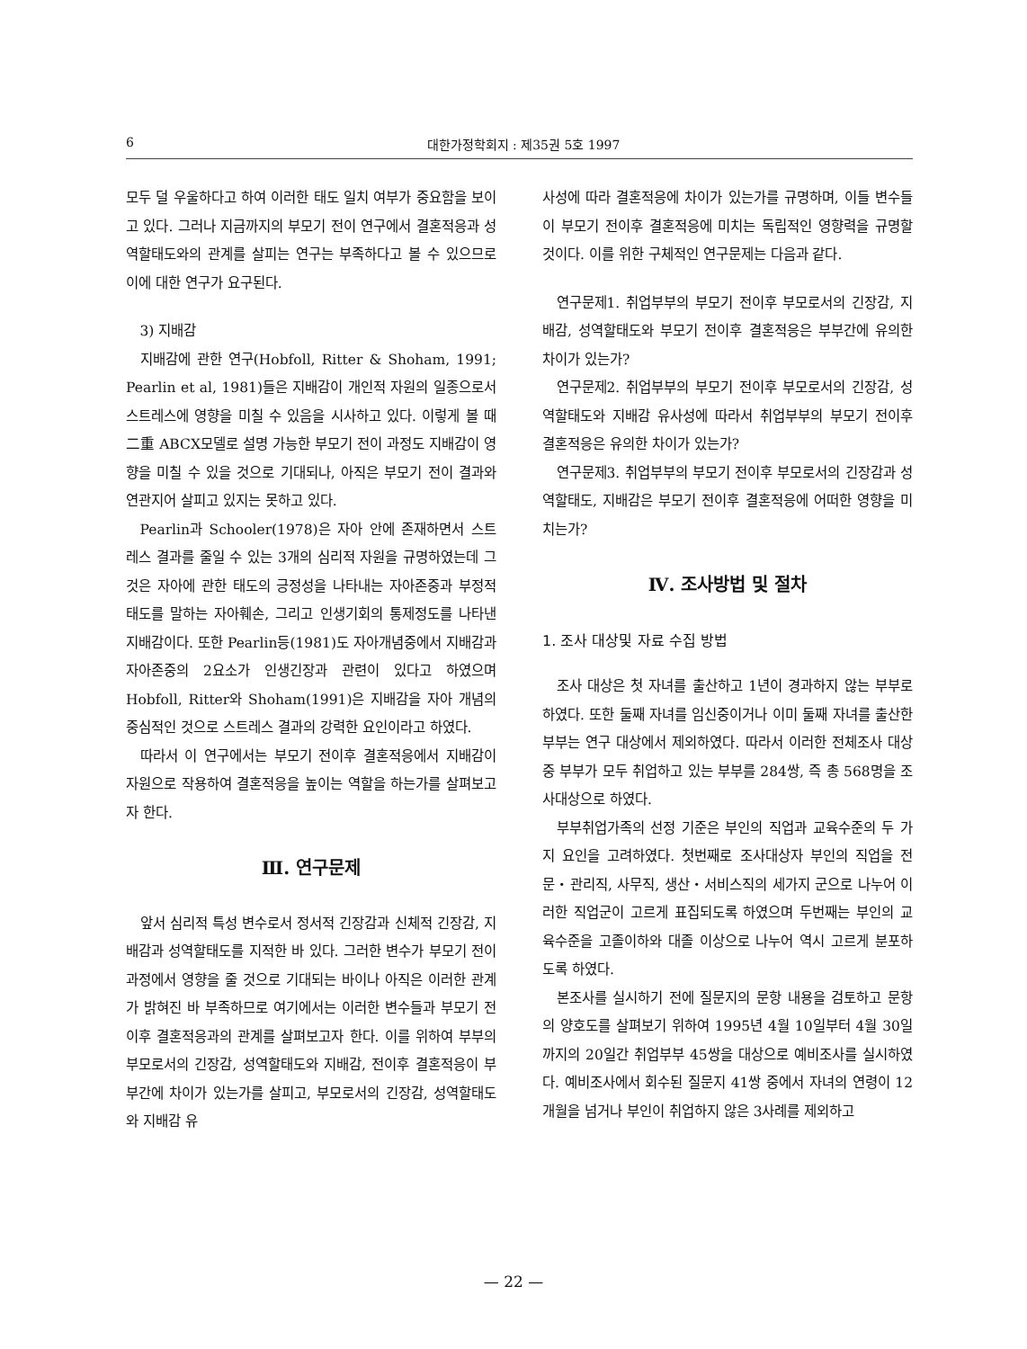6 대한가정학회지 : 제35권 5호 1997
모두 덜 우울하다고 하여 이러한 태도 일치 여부가 중요함을 보이고 있다. 그러나 지금까지의 부모기 전이 연구에서 결혼적응과 성역할태도와의 관계를 살피는 연구는 부족하다고 볼 수 있으므로 이에 대한 연구가 요구된다.
3) 지배감
지배감에 관한 연구(Hobfoll, Ritter & Shoham, 1991; Pearlin et al, 1981)들은 지배감이 개인적 자원의 일종으로서 스트레스에 영향을 미칠 수 있음을 시사하고 있다. 이렇게 볼 때 二重 ABCX모델로 설명 가능한 부모기 전이 과정도 지배감이 영향을 미칠 수 있을 것으로 기대되나, 아직은 부모기 전이 결과와 연관지어 살피고 있지는 못하고 있다.
Pearlin과 Schooler(1978)은 자아 안에 존재하면서 스트레스 결과를 줄일 수 있는 3개의 심리적 자원을 규명하였는데 그것은 자아에 관한 태도의 긍정성을 나타내는 자아존중과 부정적 태도를 말하는 자아훼손, 그리고 인생기회의 통제정도를 나타낸 지배감이다. 또한 Pearlin등(1981)도 자아개념중에서 지배감과 자아존중의 2요소가 인생긴장과 관련이 있다고 하였으며 Hobfoll, Ritter와 Shoham(1991)은 지배감을 자아 개념의 중심적인 것으로 스트레스 결과의 강력한 요인이라고 하였다.
따라서 이 연구에서는 부모기 전이후 결혼적응에서 지배감이 자원으로 작용하여 결혼적응을 높이는 역할을 하는가를 살펴보고자 한다.
Ⅲ. 연구문제
앞서 심리적 특성 변수로서 정서적 긴장감과 신체적 긴장감, 지배감과 성역할태도를 지적한 바 있다. 그러한 변수가 부모기 전이 과정에서 영향을 줄 것으로 기대되는 바이나 아직은 이러한 관계가 밝혀진 바 부족하므로 여기에서는 이러한 변수들과 부모기 전이후 결혼적응과의 관계를 살펴보고자 한다. 이를 위하여 부부의 부모로서의 긴장감, 성역할태도와 지배감, 전이후 결혼적응이 부부간에 차이가 있는가를 살피고, 부모로서의 긴장감, 성역할태도와 지배감 유
사성에 따라 결혼적응에 차이가 있는가를 규명하며, 이들 변수들이 부모기 전이후 결혼적응에 미치는 독립적인 영향력을 규명할 것이다. 이를 위한 구체적인 연구문제는 다음과 같다.
연구문제1. 취업부부의 부모기 전이후 부모로서의 긴장감, 지배감, 성역할태도와 부모기 전이후 결혼적응은 부부간에 유의한 차이가 있는가?
연구문제2. 취업부부의 부모기 전이후 부모로서의 긴장감, 성역할태도와 지배감 유사성에 따라서 취업부부의 부모기 전이후 결혼적응은 유의한 차이가 있는가?
연구문제3. 취업부부의 부모기 전이후 부모로서의 긴장감과 성역할태도, 지배감은 부모기 전이후 결혼적응에 어떠한 영향을 미치는가?
Ⅳ. 조사방법 및 절차
1. 조사 대상및 자료 수집 방법
조사 대상은 첫 자녀를 출산하고 1년이 경과하지 않는 부부로 하였다. 또한 둘째 자녀를 임신중이거나 이미 둘째 자녀를 출산한 부부는 연구 대상에서 제외하였다. 따라서 이러한 전체조사 대상중 부부가 모두 취업하고 있는 부부를 284쌍, 즉 총 568명을 조사대상으로 하였다.
부부취업가족의 선정 기준은 부인의 직업과 교육수준의 두 가지 요인을 고려하였다. 첫번째로 조사대상자 부인의 직업을 전문・관리직, 사무직, 생산・서비스직의 세가지 군으로 나누어 이러한 직업군이 고르게 표집되도록 하였으며 두번째는 부인의 교육수준을 고졸이하와 대졸 이상으로 나누어 역시 고르게 분포하도록 하였다.
본조사를 실시하기 전에 질문지의 문항 내용을 검토하고 문항의 양호도를 살펴보기 위하여 1995년 4월 10일부터 4월 30일까지의 20일간 취업부부 45쌍을 대상으로 예비조사를 실시하였다. 예비조사에서 회수된 질문지 41쌍 중에서 자녀의 연령이 12개월을 넘거나 부인이 취업하지 않은 3사례를 제외하고
— 22 —